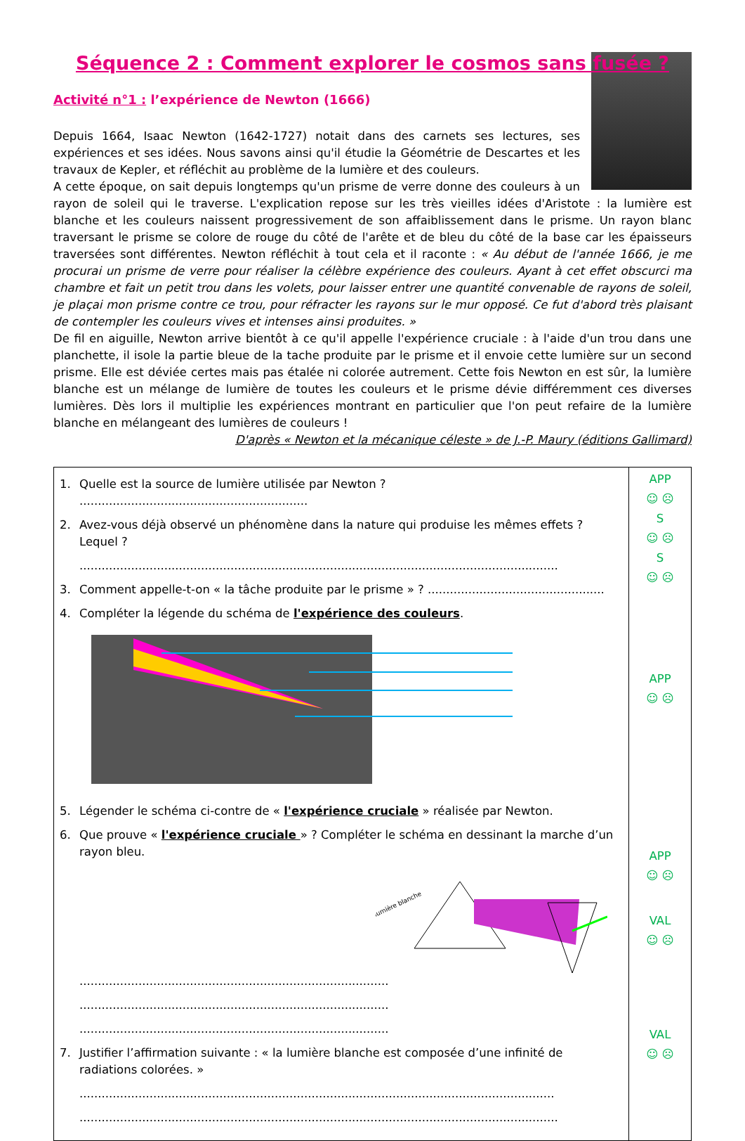Séquence 2 : Comment explorer le cosmos sans fusée ?
Activité n°1 : l’expérience de Newton (1666)
Depuis 1664, Isaac Newton (1642-1727) notait dans des carnets ses lectures, ses expériences et ses idées. Nous savons ainsi qu'il étudie la Géométrie de Descartes et les travaux de Kepler, et réfléchit au problème de la lumière et des couleurs.
A cette époque, on sait depuis longtemps qu'un prisme de verre donne des couleurs à un rayon de soleil qui le traverse. L'explication repose sur les très vieilles idées d'Aristote : la lumière est blanche et les couleurs naissent progressivement de son affaiblissement dans le prisme. Un rayon blanc traversant le prisme se colore de rouge du côté de l'arête et de bleu du côté de la base car les épaisseurs traversées sont différentes. Newton réfléchit à tout cela et il raconte : « Au début de l'année 1666, je me procurai un prisme de verre pour réaliser la célèbre expérience des couleurs. Ayant à cet effet obscurci ma chambre et fait un petit trou dans les volets, pour laisser entrer une quantité convenable de rayons de soleil, je plaçai mon prisme contre ce trou, pour réfracter les rayons sur le mur opposé. Ce fut d'abord très plaisant de contempler les couleurs vives et intenses ainsi produites. »
De fil en aiguille, Newton arrive bientôt à ce qu'il appelle l'expérience cruciale : à l'aide d'un trou dans une planchette, il isole la partie bleue de la tache produite par le prisme et il envoie cette lumière sur un second prisme. Elle est déviée certes mais pas étalée ni colorée autrement. Cette fois Newton en est sûr, la lumière blanche est un mélange de lumière de toutes les couleurs et le prisme dévie différemment ces diverses lumières. Dès lors il multiplie les expériences montrant en particulier que l'on peut refaire de la lumière blanche en mélangeant des lumières de couleurs !
D'après « Newton et la mécanique céleste » de J.-P. Maury (éditions Gallimard)
| 1. Quelle est la source de lumière utilisée par Newton ? .............................................................. 2. Avez-vous déjà observé un phénomène dans la nature qui produise les mêmes effets ? Lequel ? .................................................................................................................................. 3. Comment appelle-t-on « la tâche produite par le prisme » ? ................................................ 4. Compléter la légende du schéma de l'expérience des couleurs . 5. Légender le schéma ci-contre de « l'expérience cruciale » réalisée par Newton. 6. Que prouve « l'expérience cruciale » ? Compléter le schéma en dessinant la marche d’un rayon bleu. lumière blanche .................................................................................... .................................................................................... .................................................................................... 7. Justifier l’affirmation suivante : « la lumière blanche est composée d’une infinité de radiations colorées. » ................................................................................................................................. .................................................................................................................................. | APP ☺ ☹ S ☺ ☹ S ☺ ☹ APP ☺ ☹ APP ☺ ☹ VAL ☺ ☹ VAL ☺ ☹ |